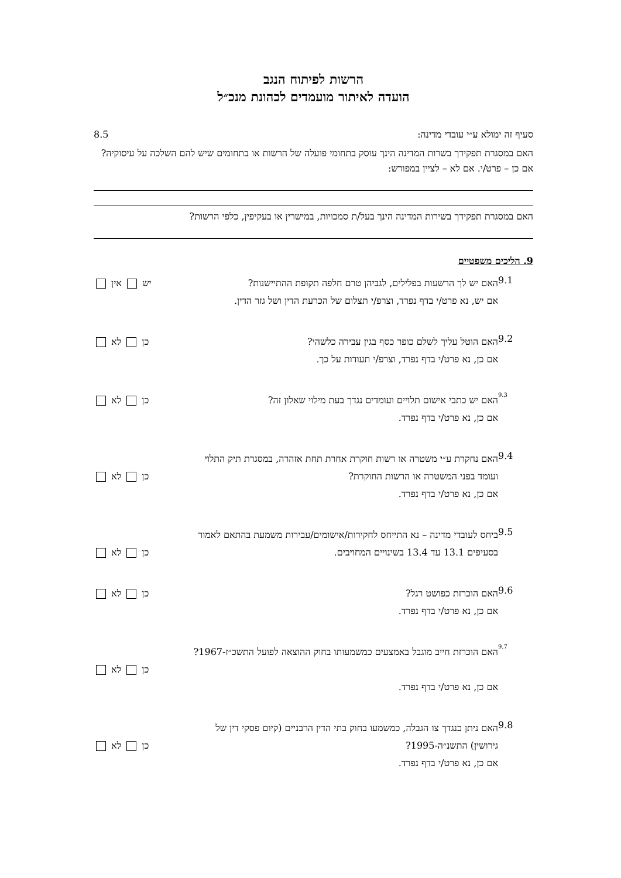הרשות לפיתוח הנגב
הועדה לאיתור מועמדים לכהונת מנכ״ל
8.5 סעיף זה ימולא ע״י עובדי מדינה:
האם במסגרת תפקידך בשרות המדינה הינך עוסק בתחומי פועלה של הרשות או בתחומים שיש להם השלכה על עיסוקיה? אם כן – פרט/י. אם לא – לציין במפורש:
האם במסגרת תפקידך בשירות המדינה הינך בעל/ת סמכויות, במישרין או בעקיפין, כלפי הרשות?
9. הליכים משפטיים
9.1
האם יש לך הרשעות בפלילים, לגביהן טרם חלפה תקופת ההתיישנות? יש אין
אם יש, נא פרט/י בדף נפרד, וצרפ/י תצלום של הכרעת הדין ושל גזר הדין.
9.2
האם הוטל עליך לשלם כופר כסף בגין עבירה כלשהי? כן לא
אם כן, נא פרט/י בדף נפרד, וצרפ/י תעודות על כך.
9.3
האם יש כתבי אישום תלויים ועומדים נגדך בעת מילוי שאלון זה? כן לא
אם כן, נא פרט/י בדף נפרד.
9.4
האם נחקרת ע״י משטרה או רשות חוקרת אחרת תחת אזהרה, במסגרת תיק התלוי
ועומד בפני המשטרה או הרשות החוקרת? כן לא
אם כן, נא פרט/י בדף נפרד.
9.5
ביחס לעובדי מדינה – נא התייחס לחקירות/אישומים/עבירות משמעת בהתאם לאמור
בסעיפים 13.1 עד 13.4 בשינויים המחויבים. כן לא
9.6
האם הוכרזת כפושט רגל? כן לא
אם כן, נא פרט/י בדף נפרד.
9.7
האם הוכרזת חייב מוגבל באמצעים כמשמעותו בחוק ההוצאה לפועל התשכ״ז-1967?
כן לא
אם כן, נא פרט/י בדף נפרד.
9.8
האם ניתן כנגדך צו הגבלה, כמשמעו בחוק בתי הדין הרבניים (קיום פסקי דין של
גירושין) התשנ״ה-1995? כן לא
אם כן, נא פרט/י בדף נפרד.